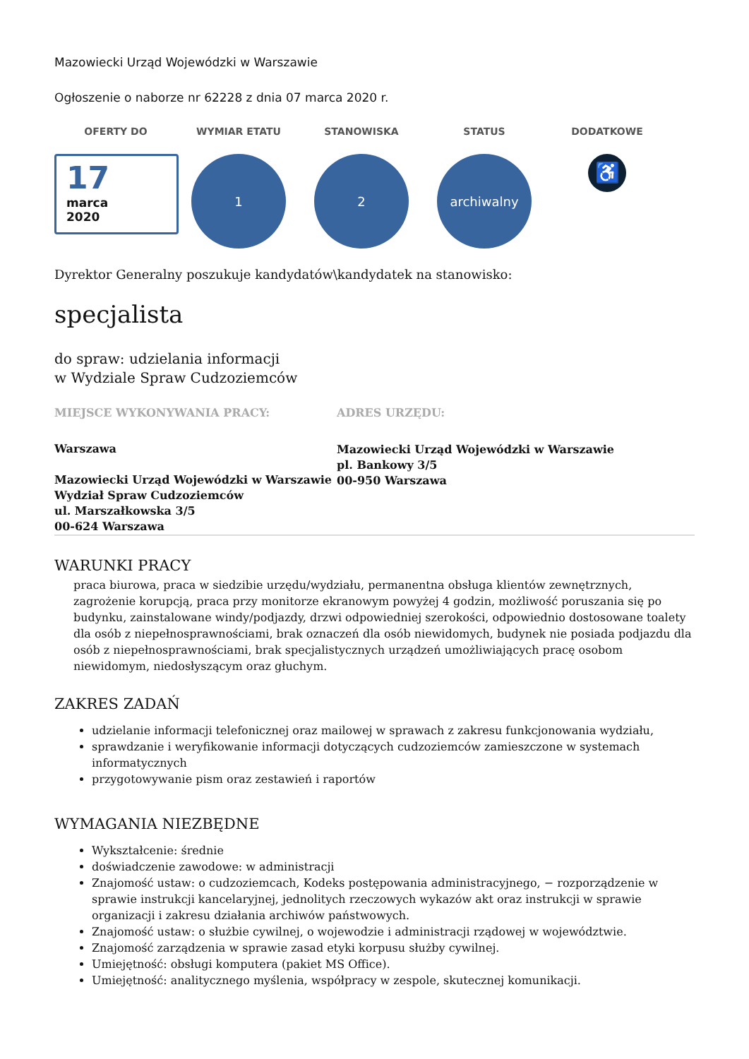Mazowiecki Urząd Wojewódzki w Warszawie
Ogłoszenie o naborze nr 62228 z dnia 07 marca 2020 r.
OFERTY DO
17
marca
2020
WYMIAR ETATU
1
STANOWISKA
2
STATUS
archiwalny
DODATKOWE
♿
Dyrektor Generalny poszukuje kandydatów\kandydatek na stanowisko:
specjalista
do spraw: udzielania informacji
w Wydziale Spraw Cudzoziemców
MIEJSCE WYKONYWANIA PRACY:
Warszawa
Mazowiecki Urząd Wojewódzki w Warszawie
Wydział Spraw Cudzoziemców
ul. Marszałkowska 3/5
00-624 Warszawa
ADRES URZĘDU:
Mazowiecki Urząd Wojewódzki w Warszawie
pl. Bankowy 3/5
00-950 Warszawa
WARUNKI PRACY
praca biurowa, praca w siedzibie urzędu/wydziału, permanentna obsługa klientów zewnętrznych, zagrożenie korupcją, praca przy monitorze ekranowym powyżej 4 godzin, możliwość poruszania się po budynku, zainstalowane windy/podjazdy, drzwi odpowiedniej szerokości, odpowiednio dostosowane toalety dla osób z niepełnosprawnościami, brak oznaczeń dla osób niewidomych, budynek nie posiada podjazdu dla osób z niepełnosprawnościami, brak specjalistycznych urządzeń umożliwiających pracę osobom niewidomym, niedosłyszącym oraz głuchym.
ZAKRES ZADAŃ
udzielanie informacji telefonicznej oraz mailowej w sprawach z zakresu funkcjonowania wydziału,
sprawdzanie i weryfikowanie informacji dotyczących cudzoziemców zamieszczone w systemach informatycznych
przygotowywanie pism oraz zestawień i raportów
WYMAGANIA NIEZBĘDNE
Wykształcenie: średnie
doświadczenie zawodowe: w administracji
Znajomość ustaw: o cudzoziemcach, Kodeks postępowania administracyjnego, − rozporządzenie w sprawie instrukcji kancelaryjnej, jednolitych rzeczowych wykazów akt oraz instrukcji w sprawie organizacji i zakresu działania archiwów państwowych.
Znajomość ustaw: o służbie cywilnej, o wojewodzie i administracji rządowej w województwie.
Znajomość zarządzenia w sprawie zasad etyki korpusu służby cywilnej.
Umiejętność: obsługi komputera (pakiet MS Office).
Umiejętność: analitycznego myślenia, współpracy w zespole, skutecznej komunikacji.